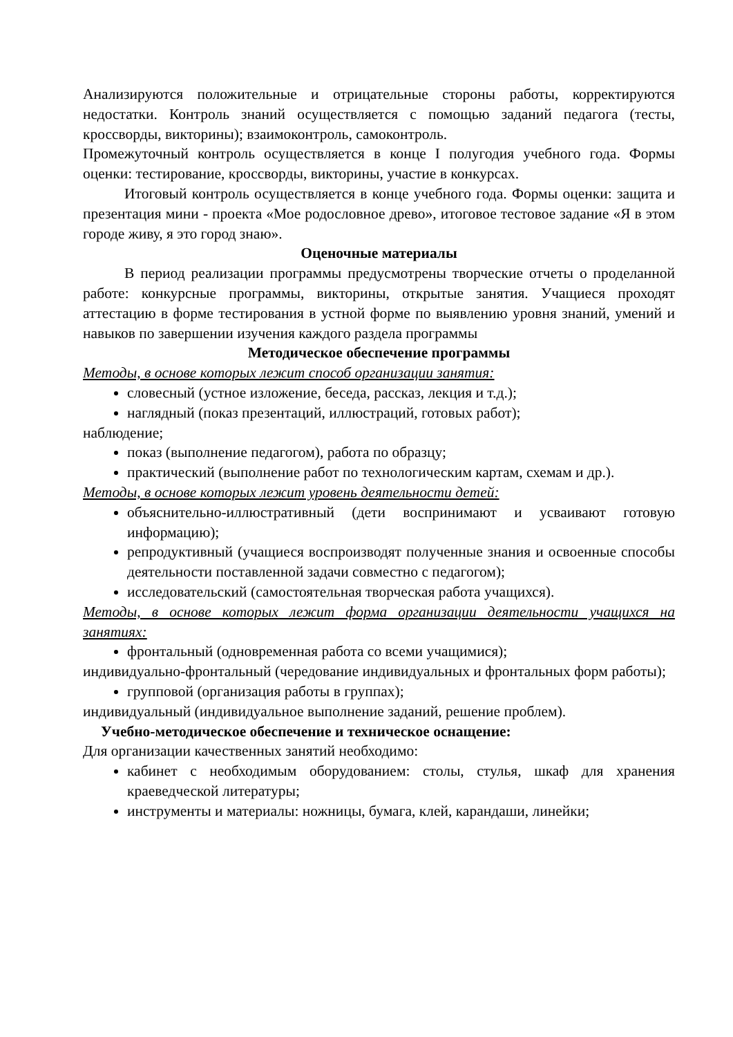Анализируются положительные и отрицательные стороны работы, корректируются недостатки. Контроль знаний осуществляется с помощью заданий педагога (тесты, кроссворды, викторины); взаимоконтроль, самоконтроль.
Промежуточный контроль осуществляется в конце I полугодия учебного года. Формы оценки: тестирование, кроссворды, викторины, участие в конкурсах.
Итоговый контроль осуществляется в конце учебного года. Формы оценки: защита и презентация мини - проекта «Мое родословное древо», итоговое тестовое задание «Я в этом городе живу, я это город знаю».
Оценочные материалы
В период реализации программы предусмотрены творческие отчеты о проделанной работе: конкурсные программы, викторины, открытые занятия. Учащиеся проходят аттестацию в форме тестирования в устной форме по выявлению уровня знаний, умений и навыков по завершении изучения каждого раздела программы
Методическое обеспечение программы
Методы, в основе которых лежит способ организации занятия:
словесный (устное изложение, беседа, рассказ, лекция и т.д.);
наглядный (показ презентаций, иллюстраций, готовых работ);
наблюдение;
показ (выполнение педагогом), работа по образцу;
практический (выполнение работ по технологическим картам, схемам и др.).
Методы, в основе которых лежит уровень деятельности детей:
объяснительно-иллюстративный (дети воспринимают и усваивают готовую информацию);
репродуктивный (учащиеся воспроизводят полученные знания и освоенные способы деятельности поставленной задачи совместно с педагогом);
исследовательский (самостоятельная творческая работа учащихся).
Методы, в основе которых лежит форма организации деятельности учащихся на занятиях:
фронтальный (одновременная работа со всеми учащимися);
индивидуально-фронтальный (чередование индивидуальных и фронтальных форм работы);
групповой (организация работы в группах);
индивидуальный (индивидуальное выполнение заданий, решение проблем).
Учебно-методическое обеспечение и техническое оснащение:
Для организации качественных занятий необходимо:
кабинет с необходимым оборудованием: столы, стулья, шкаф для хранения краеведческой литературы;
инструменты и материалы: ножницы, бумага, клей, карандаши, линейки;